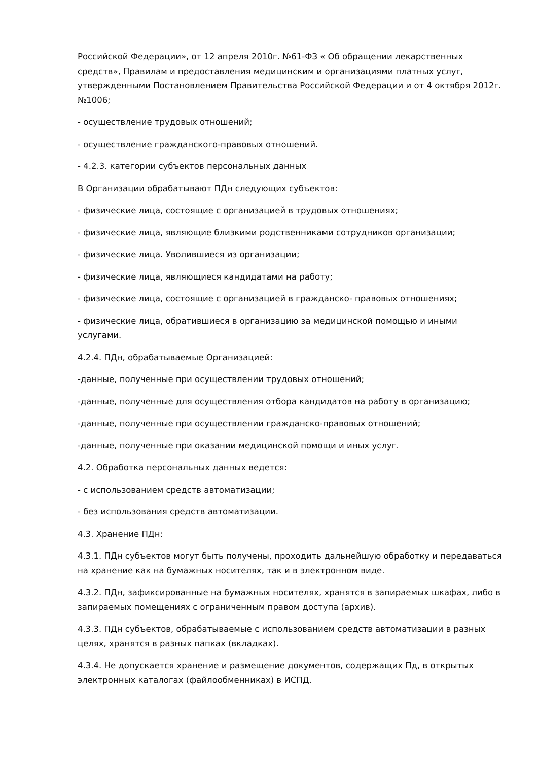Российской Федерации», от 12 апреля 2010г. №61-ФЗ « Об обращении лекарственных средств», Правилам и предоставления медицинским и организациями платных услуг, утвержденными Постановлением Правительства Российской Федерации и от 4 октября 2012г. №1006;
- осуществление трудовых отношений;
- осуществление гражданского-правовых отношений.
- 4.2.3. категории субъектов персональных данных
В Организации обрабатывают ПДн следующих субъектов:
- физические лица, состоящие с организацией в трудовых отношениях;
- физические лица, являющие близкими родственниками сотрудников организации;
- физические лица. Уволившиеся из организации;
- физические лица, являющиеся кандидатами на работу;
- физические лица, состоящие с организацией в гражданско- правовых отношениях;
- физические лица, обратившиеся в организацию за медицинской помощью и иными услугами.
4.2.4. ПДн, обрабатываемые Организацией:
-данные, полученные при осуществлении трудовых отношений;
-данные, полученные для осуществления отбора кандидатов на работу в организацию;
-данные, полученные при осуществлении гражданско-правовых отношений;
-данные, полученные при оказании медицинской помощи и иных услуг.
4.2. Обработка персональных данных ведется:
- с использованием средств автоматизации;
- без использования средств автоматизации.
4.3. Хранение ПДн:
4.3.1. ПДн субъектов могут быть получены, проходить дальнейшую обработку и передаваться на хранение как на бумажных носителях, так и в электронном виде.
4.3.2. ПДн, зафиксированные на бумажных носителях, хранятся в запираемых шкафах, либо в запираемых помещениях с ограниченным правом доступа (архив).
4.3.3. ПДн субъектов, обрабатываемые с использованием средств автоматизации в разных целях, хранятся в разных папках (вкладках).
4.3.4. Не допускается хранение и размещение документов, содержащих Пд, в открытых электронных каталогах (файлообменниках) в ИСПД.